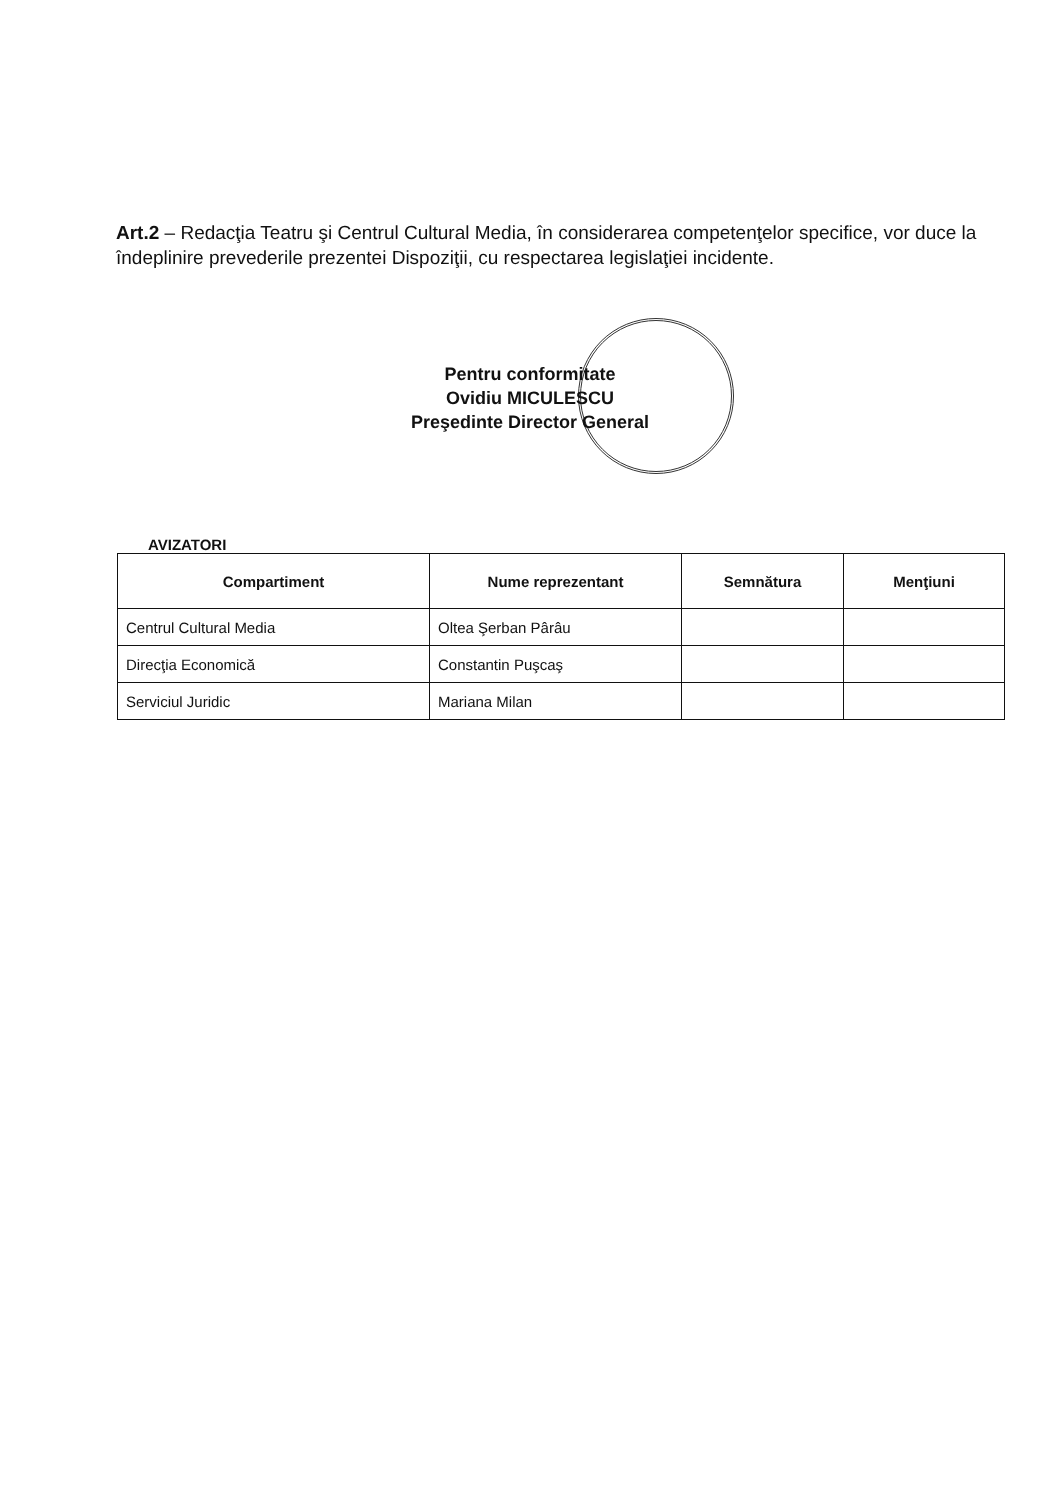Art.2 – Redacţia Teatru şi Centrul Cultural Media, în considerarea competenţelor specifice, vor duce la îndeplinire prevederile prezentei Dispoziţii, cu respectarea legislaţiei incidente.
Pentru conformitate
Ovidiu MICULESCU
Preşedinte Director General
AVIZATORI
| Compartiment | Nume reprezentant | Semnătura | Menţiuni |
| --- | --- | --- | --- |
| Centrul Cultural Media | Oltea Şerban Pârâu | | |
| Direcţia Economică | Constantin Puşcaş | | |
| Serviciul Juridic | Mariana Milan | | |